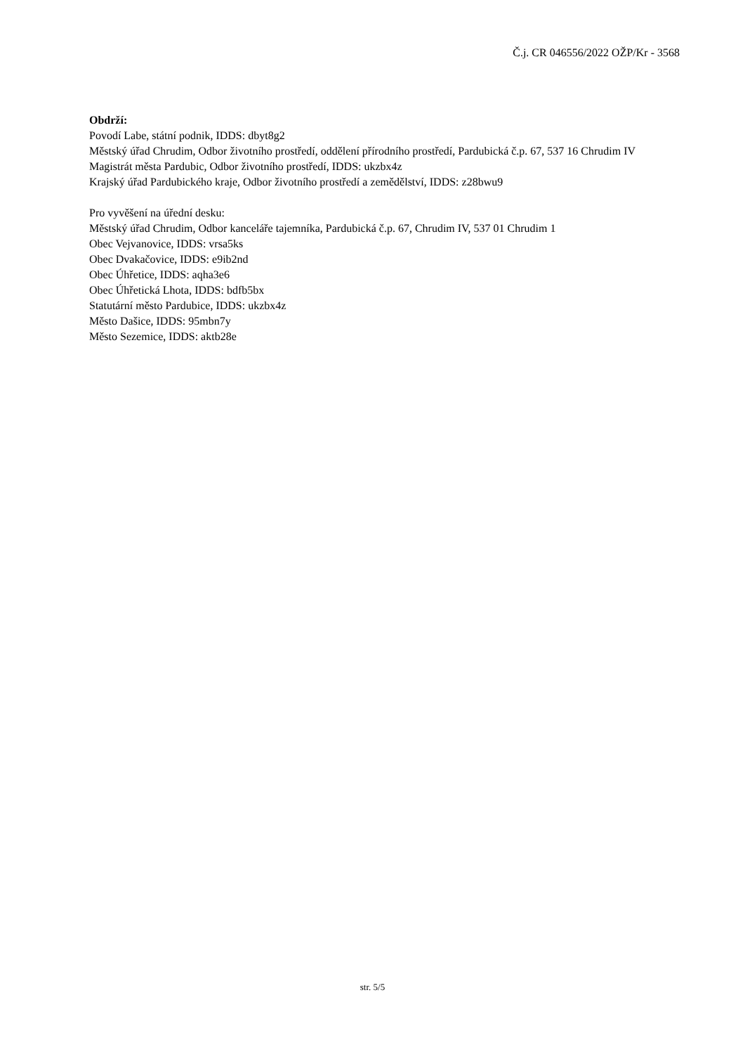Č.j. CR 046556/2022 OŽP/Kr - 3568
Obdrží:
Povodí Labe, státní podnik, IDDS: dbyt8g2
Městský úřad Chrudim, Odbor životního prostředí, oddělení přírodního prostředí, Pardubická č.p. 67, 537 16 Chrudim IV
Magistrát města Pardubic, Odbor životního prostředí, IDDS: ukzbx4z
Krajský úřad Pardubického kraje, Odbor životního prostředí a zemědělství, IDDS: z28bwu9
Pro vyvěšení na úřední desku:
Městský úřad Chrudim, Odbor kanceláře tajemníka, Pardubická č.p. 67, Chrudim IV, 537 01 Chrudim 1
Obec Vejvanovice, IDDS: vrsa5ks
Obec Dvakačovice, IDDS: e9ib2nd
Obec Úhřetice, IDDS: aqha3e6
Obec Úhřetická Lhota, IDDS: bdfb5bx
Statutární město Pardubice, IDDS: ukzbx4z
Město Dašice, IDDS: 95mbn7y
Město Sezemice, IDDS: aktb28e
str. 5/5